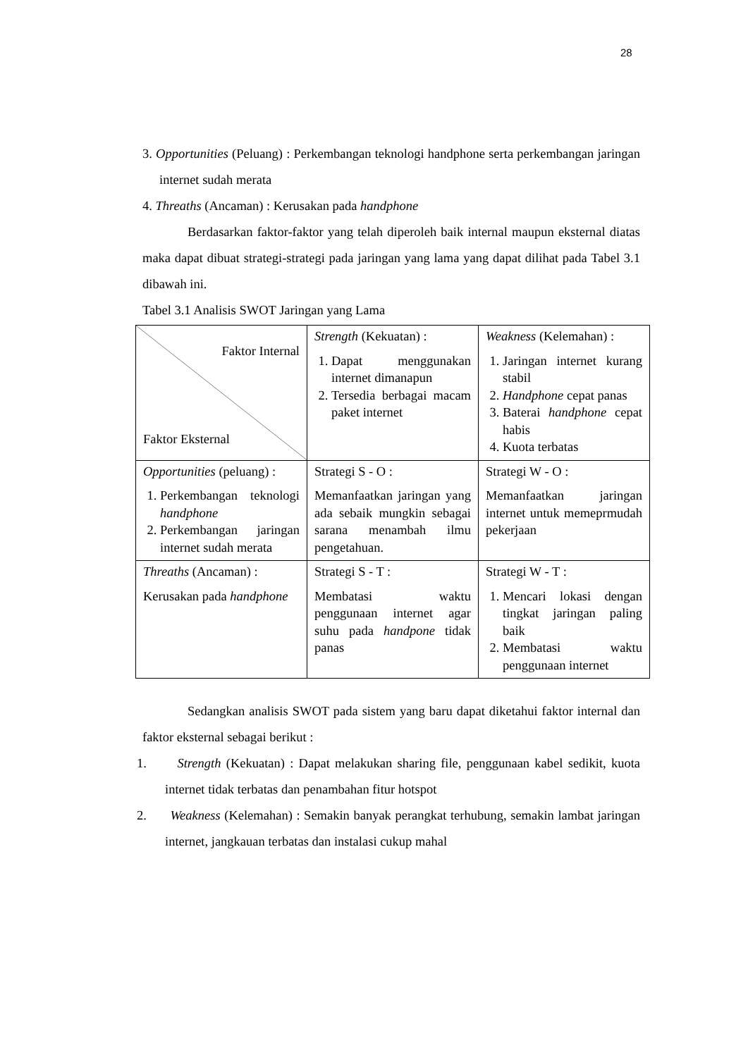28
3. Opportunities (Peluang) : Perkembangan teknologi handphone serta perkembangan jaringan internet sudah merata
4. Threaths (Ancaman) : Kerusakan pada handphone
Berdasarkan faktor-faktor yang telah diperoleh baik internal maupun eksternal diatas maka dapat dibuat strategi-strategi pada jaringan yang lama yang dapat dilihat pada Tabel 3.1 dibawah ini.
Tabel 3.1 Analisis SWOT Jaringan yang Lama
| Faktor Internal Faktor Eksternal | Strength (Kekuatan) : 1. Dapat menggunakan internet dimanapun 2. Tersedia berbagai macam paket internet | Weakness (Kelemahan) : 1. Jaringan internet kurang stabil 2. Handphone cepat panas 3. Baterai handphone cepat habis 4. Kuota terbatas |
| Opportunities (peluang) : 1. Perkembangan teknologi handphone 2. Perkembangan jaringan internet sudah merata | Strategi S - O : Memanfaatkan jaringan yang ada sebaik mungkin sebagai sarana menambah ilmu pengetahuan. | Strategi W - O : Memanfaatkan jaringan internet untuk memeprmudah pekerjaan |
| Threaths (Ancaman) : Kerusakan pada handphone | Strategi S - T : Membatasi waktu penggunaan internet agar suhu pada handpone tidak panas | Strategi W - T : 1. Mencari lokasi dengan tingkat jaringan paling baik 2. Membatasi waktu penggunaan internet |
Sedangkan analisis SWOT pada sistem yang baru dapat diketahui faktor internal dan faktor eksternal sebagai berikut :
1. Strength (Kekuatan) : Dapat melakukan sharing file, penggunaan kabel sedikit, kuota internet tidak terbatas dan penambahan fitur hotspot
2. Weakness (Kelemahan) : Semakin banyak perangkat terhubung, semakin lambat jaringan internet, jangkauan terbatas dan instalasi cukup mahal